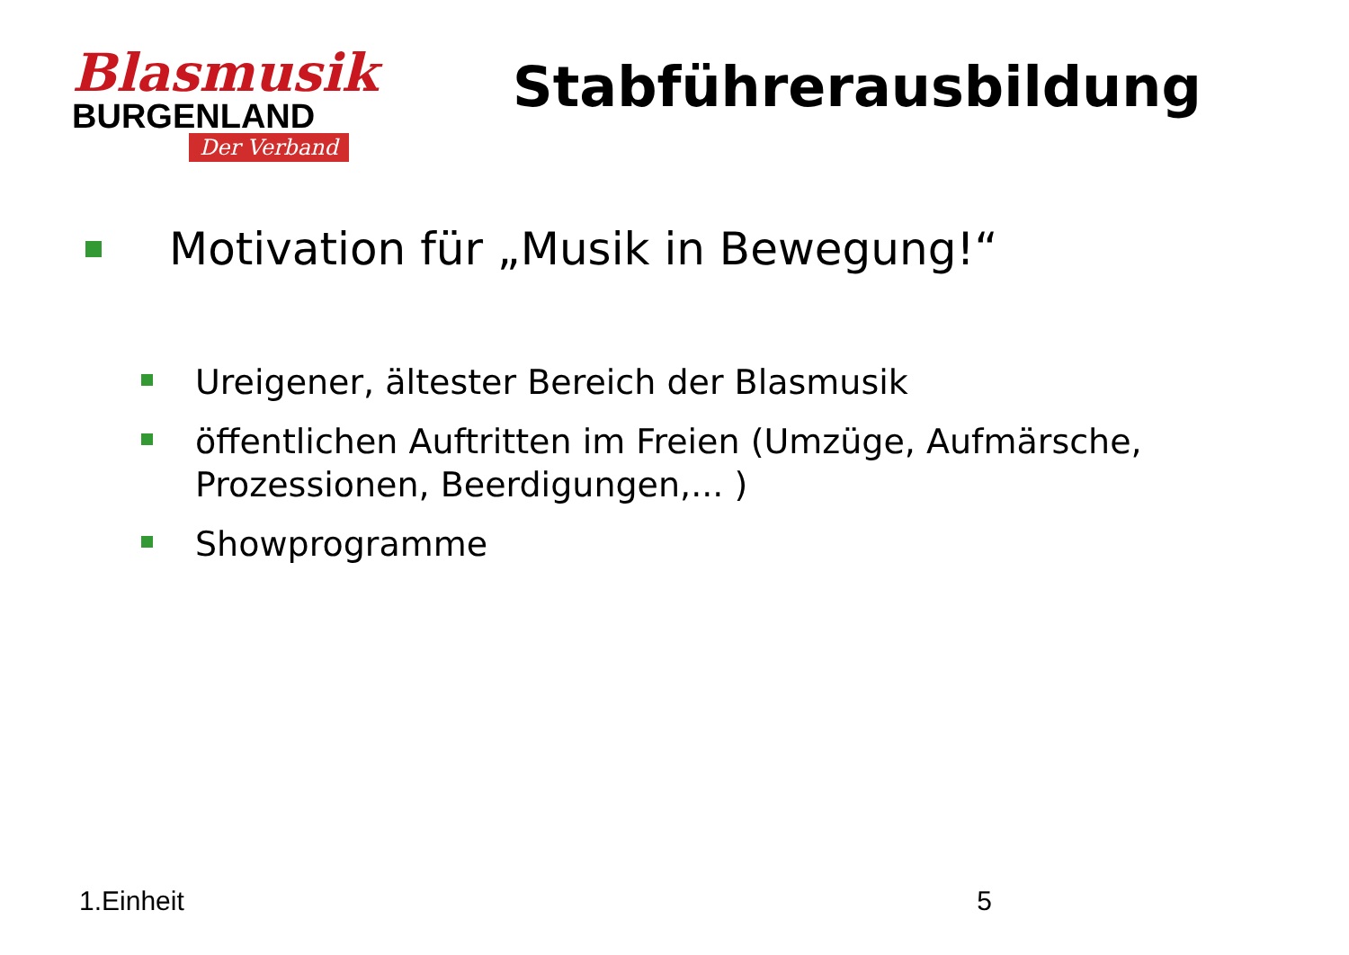Blasmusik
BURGENLAND
Der Verband
Stabführerausbildung
Motivation für „Musik in Bewegung!“
Ureigener, ältester Bereich der Blasmusik
öffentlichen Auftritten im Freien (Umzüge, Aufmärsche, Prozessionen, Beerdigungen,... )
Showprogramme
1.Einheit 5